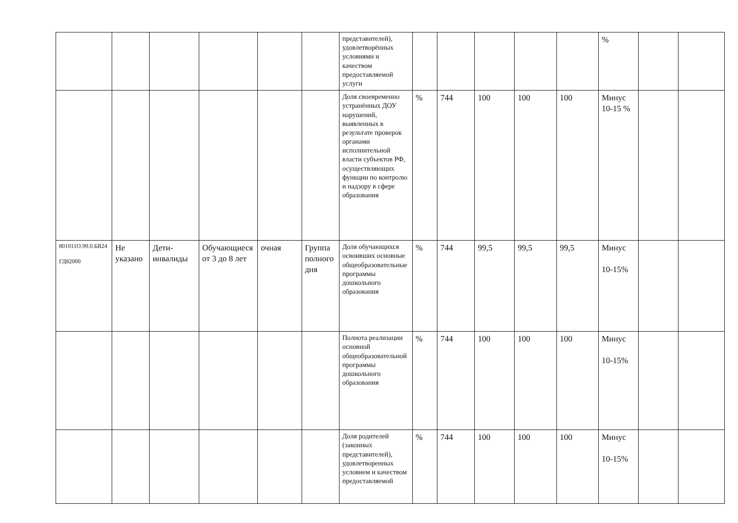| | | | | | | представителей), удовлетворённых условиями и качеством предоставляемой услуги | | | | | | % | | |
| | | | | | | Доля своевременно устранённых ДОУ нарушений, выявленных в результате проверок органами исполнительной власти субъектов РФ, осуществляющих функции по контролю и надзору в сфере образования | % | 744 | 100 | 100 | 100 | Минус 10-15 % | | |
| 801011О.99.0.БВ24 ГД82000 | Не указано | Дети-инвалиды | Обучающиеся от 3 до 8 лет | очная | Группа полного дня | Доля обучающихся освоивших основные общеобразовательные программы дошкольного образования | % | 744 | 99,5 | 99,5 | 99,5 | Минус 10-15% | | |
| | | | | | | Полнота реализации основной общеобразовательной программы дошкольного образования | % | 744 | 100 | 100 | 100 | Минус 10-15% | | |
| | | | | | | Доля родителей (законных представителей), удовлетворенных условием и качеством предоставляемой | % | 744 | 100 | 100 | 100 | Минус 10-15% | | |